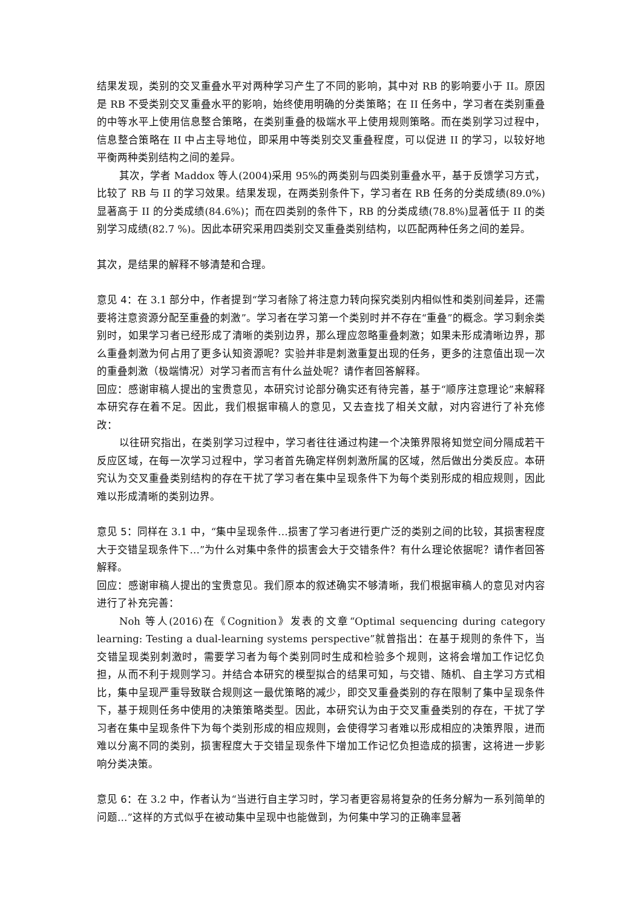结果发现，类别的交叉重叠水平对两种学习产生了不同的影响，其中对 RB 的影响要小于 II。原因是 RB 不受类别交叉重叠水平的影响，始终使用明确的分类策略；在 II 任务中，学习者在类别重叠的中等水平上使用信息整合策略，在类别重叠的极端水平上使用规则策略。而在类别学习过程中，信息整合策略在 II 中占主导地位，即采用中等类别交叉重叠程度，可以促进 II 的学习，以较好地平衡两种类别结构之间的差异。
其次，学者 Maddox 等人(2004)采用 95%的两类别与四类别重叠水平，基于反馈学习方式，比较了 RB 与 II 的学习效果。结果发现，在两类别条件下，学习者在 RB 任务的分类成绩(89.0%)显著高于 II 的分类成绩(84.6%)；而在四类别的条件下，RB 的分类成绩(78.8%)显著低于 II 的类别学习成绩(82.7 %)。因此本研究采用四类别交叉重叠类别结构，以匹配两种任务之间的差异。
其次，是结果的解释不够清楚和合理。
意见 4：在 3.1 部分中，作者提到“学习者除了将注意力转向探究类别内相似性和类别间差异，还需要将注意资源分配至重叠的刺激”。学习者在学习第一个类别时并不存在“重叠”的概念。学习剩余类别时，如果学习者已经形成了清晰的类别边界，那么理应忽略重叠刺激；如果未形成清晰边界，那么重叠刺激为何占用了更多认知资源呢？实验并非是刺激重复出现的任务，更多的注意值出现一次的重叠刺激（极端情况）对学习者而言有什么益处呢？请作者回答解释。
回应：感谢审稿人提出的宝贵意见，本研究讨论部分确实还有待完善，基于“顺序注意理论”来解释本研究存在着不足。因此，我们根据审稿人的意见，又去查找了相关文献，对内容进行了补充修改：
以往研究指出，在类别学习过程中，学习者往往通过构建一个决策界限将知觉空间分隔成若干反应区域，在每一次学习过程中，学习者首先确定样例刺激所属的区域，然后做出分类反应。本研究认为交叉重叠类别结构的存在干扰了学习者在集中呈现条件下为每个类别形成的相应规则，因此难以形成清晰的类别边界。
意见 5：同样在 3.1 中，“集中呈现条件…损害了学习者进行更广泛的类别之间的比较，其损害程度大于交错呈现条件下…”为什么对集中条件的损害会大于交错条件？有什么理论依据呢？请作者回答解释。
回应：感谢审稿人提出的宝贵意见。我们原本的叙述确实不够清晰，我们根据审稿人的意见对内容进行了补充完善：
Noh 等人(2016)在《Cognition》发表的文章“Optimal sequencing during category learning: Testing a dual-learning systems perspective”就曾指出：在基于规则的条件下，当交错呈现类别刺激时，需要学习者为每个类别同时生成和检验多个规则，这将会增加工作记忆负担，从而不利于规则学习。并结合本研究的模型拟合的结果可知，与交错、随机、自主学习方式相比，集中呈现严重导致联合规则这一最优策略的减少，即交叉重叠类别的存在限制了集中呈现条件下，基于规则任务中使用的决策策略类型。因此，本研究认为由于交叉重叠类别的存在，干扰了学习者在集中呈现条件下为每个类别形成的相应规则，会使得学习者难以形成相应的决策界限，进而难以分离不同的类别，损害程度大于交错呈现条件下增加工作记忆负担造成的损害，这将进一步影响分类决策。
意见 6：在 3.2 中，作者认为“当进行自主学习时，学习者更容易将复杂的任务分解为一系列简单的问题…”这样的方式似乎在被动集中呈现中也能做到，为何集中学习的正确率显著